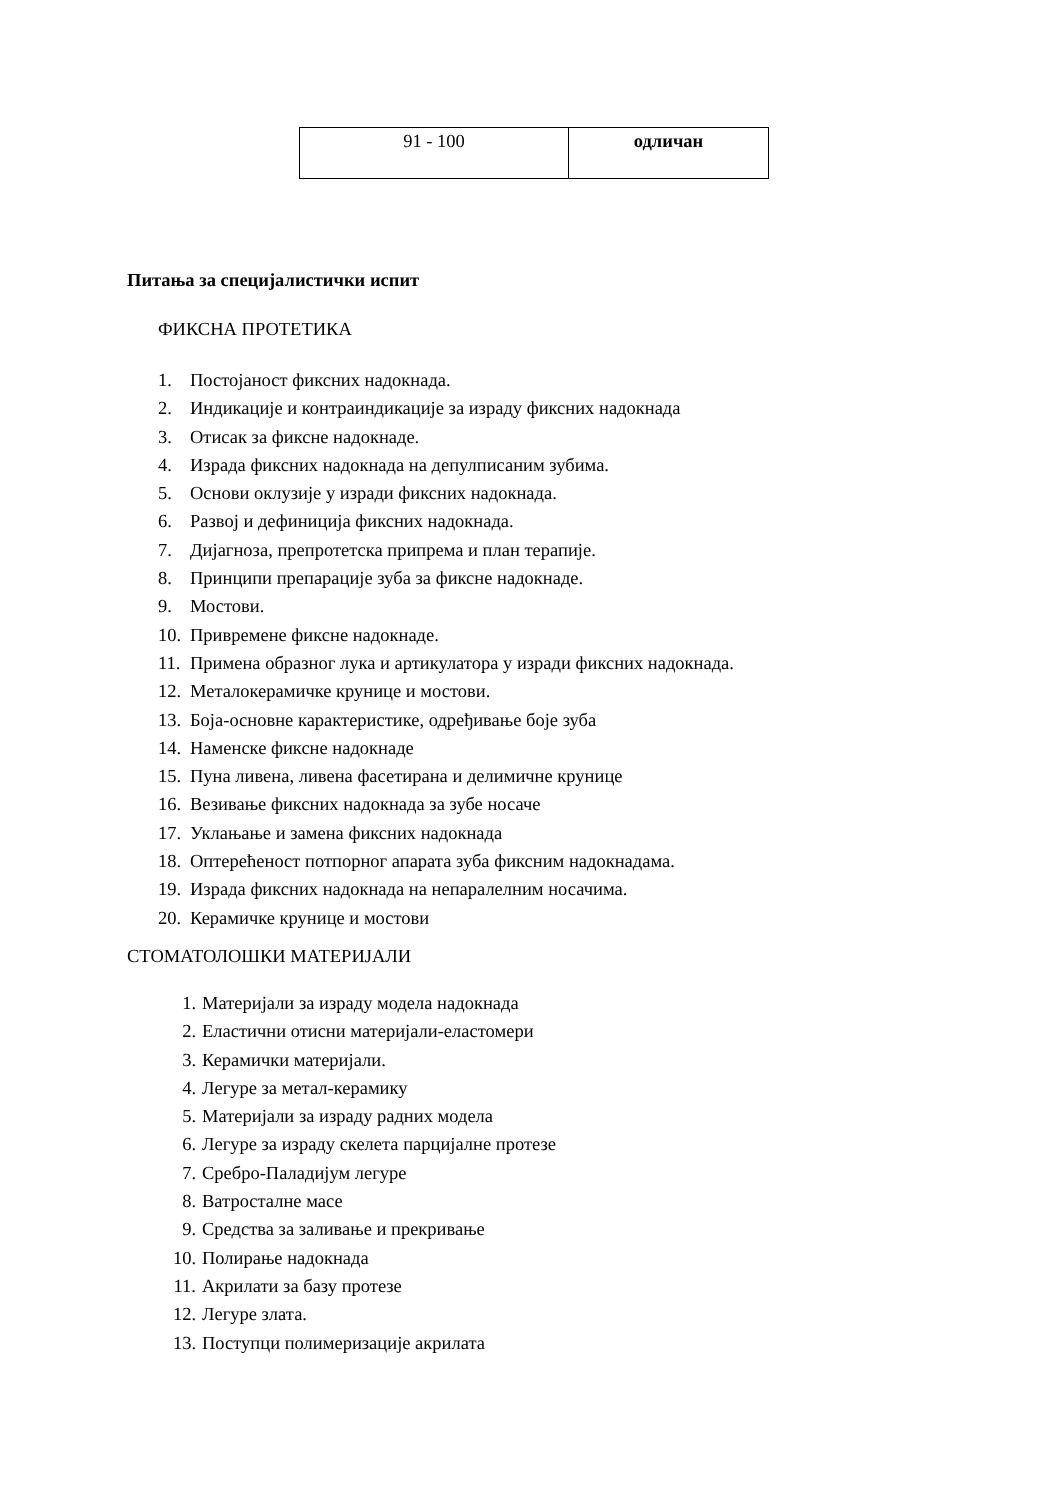| 91 - 100 | одличан |
Питања за специјалистички испит
ФИКСНА ПРОТЕТИКА
1. Постојаност фиксних надокнада.
2. Индикације и контраиндикације за израду фиксних надокнада
3. Отисак за фиксне надокнаде.
4. Израда фиксних надокнада на депулписаним зубима.
5. Основи оклузије у изради фиксних надокнада.
6. Развој и дефиниција фиксних надокнада.
7. Дијагноза, препротетска припрема и план терапије.
8. Принципи препарације зуба за фиксне надокнаде.
9. Мостови.
10. Привремене фиксне надокнаде.
11. Примена образног лука и артикулатора у изради фиксних надокнада.
12. Металокерамичке крунице и мостови.
13. Боја-основне карактеристике, одређивање боје зуба
14. Наменске фиксне надокнаде
15. Пуна ливена, ливена фасетирана и делимичне крунице
16. Везивање фиксних надокнада за зубе носаче
17. Уклањање и замена фиксних надокнада
18. Оптерећеност потпорног апарата зуба фиксним надокнадама.
19. Израда фиксних надокнада на непаралелним носачима.
20. Керамичке крунице и мостови
СТОМАТОЛОШКИ МАТЕРИЈАЛИ
1. Материјали за израду модела надокнада
2. Еластични отисни материјали-еластомери
3. Керамички материјали.
4. Легуре за метал-керамику
5. Материјали за израду радних модела
6. Легуре за израду скелета парцијалне протезе
7. Сребро-Паладијум легуре
8. Ватросталне масе
9. Средства за заливање и прекривање
10. Полирање надокнада
11. Акрилати за базу протезе
12. Легуре злата.
13. Поступци полимеризације акрилата